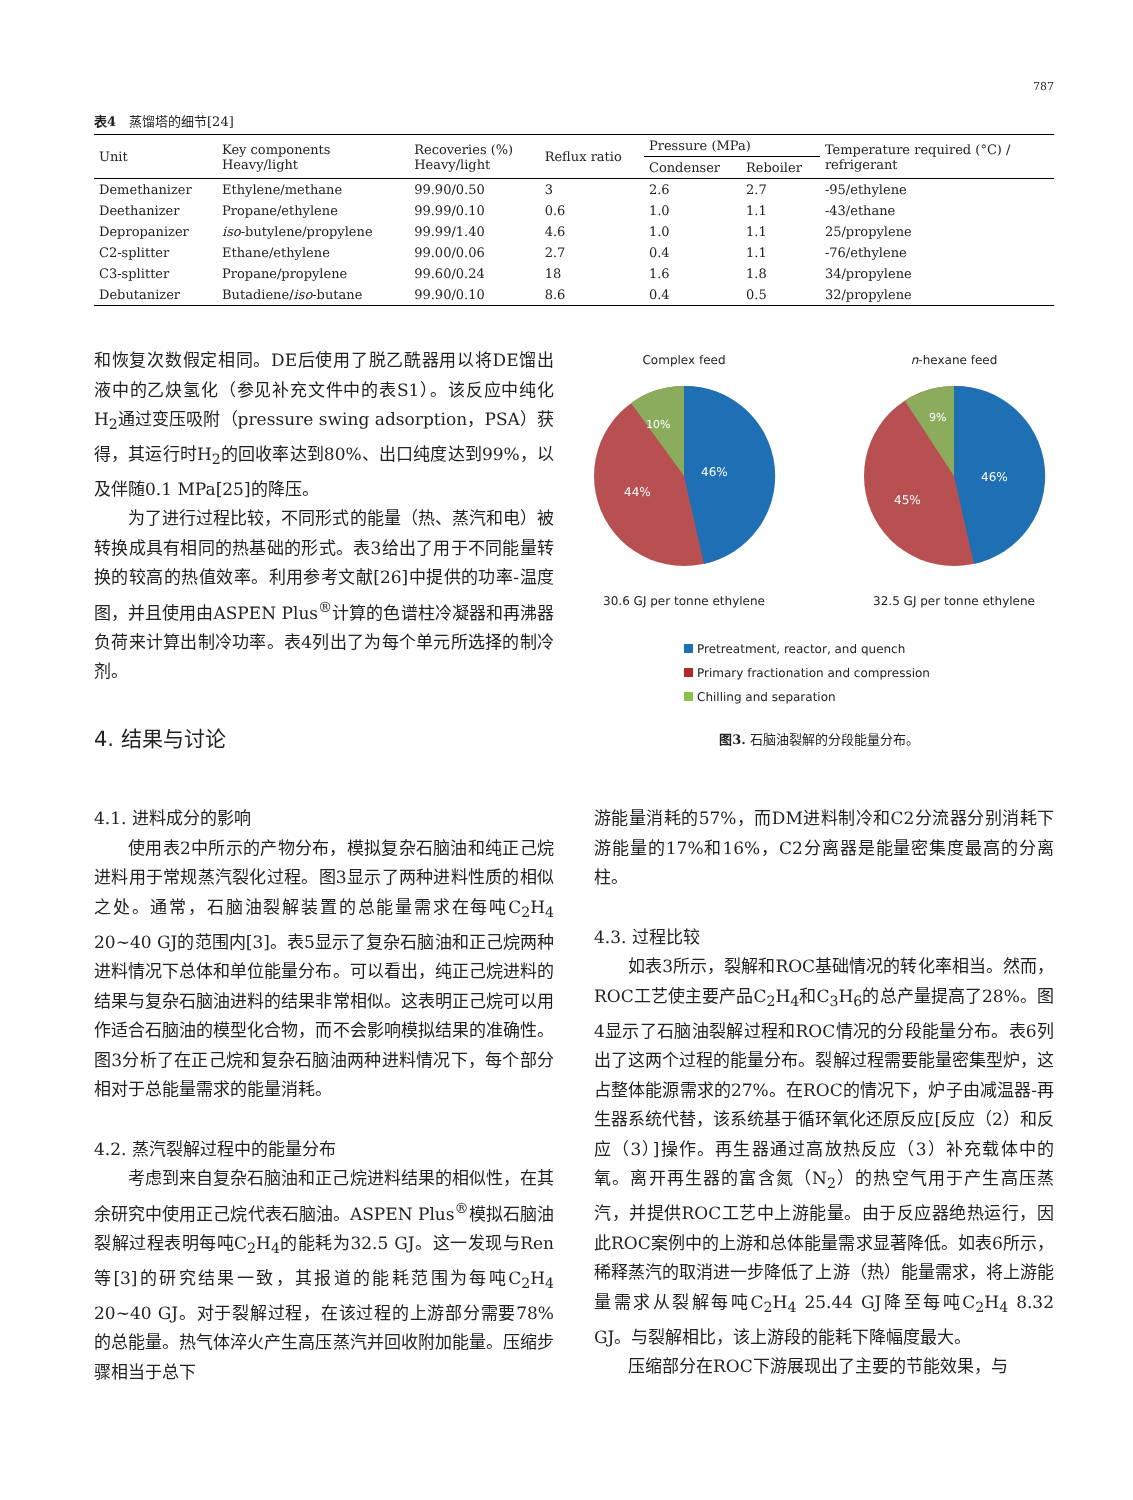787
表4　蒸馏塔的细节[24]
| Unit | Key components Heavy/light | Recoveries (%) Heavy/light | Reflux ratio | Pressure (MPa) | | Temperature required (°C) / refrigerant |
| --- | --- | --- | --- | --- | --- | --- |
| | | | | Condenser | Reboiler | |
| Demethanizer | Ethylene/methane | 99.90/0.50 | 3 | 2.6 | 2.7 | -95/ethylene |
| Deethanizer | Propane/ethylene | 99.99/0.10 | 0.6 | 1.0 | 1.1 | -43/ethane |
| Depropanizer | iso -butylene/propylene | 99.99/1.40 | 4.6 | 1.0 | 1.1 | 25/propylene |
| C2-splitter | Ethane/ethylene | 99.00/0.06 | 2.7 | 0.4 | 1.1 | -76/ethylene |
| C3-splitter | Propane/propylene | 99.60/0.24 | 18 | 1.6 | 1.8 | 34/propylene |
| Debutanizer | Butadiene/ iso -butane | 99.90/0.10 | 8.6 | 0.4 | 0.5 | 32/propylene |
和恢复次数假定相同。DE后使用了脱乙酰器用以将DE馏出液中的乙炔氢化（参见补充文件中的表S1）。该反应中纯化H<sub>2</sub>通过变压吸附（pressure swing adsorption，PSA）获得，其运行时H<sub>2</sub>的回收率达到80%、出口纯度达到99%，以及伴随0.1 MPa[25]的降压。
为了进行过程比较，不同形式的能量（热、蒸汽和电）被转换成具有相同的热基础的形式。表3给出了用于不同能量转换的较高的热值效率。利用参考文献[26]中提供的功率-温度图，并且使用由ASPEN Plus<sup>®</sup>计算的色谱柱冷凝器和再沸器负荷来计算出制冷功率。表4列出了为每个单元所选择的制冷剂。
4. 结果与讨论
Complex feed
46%
44%
10%
30.6 GJ per tonne ethylene
n-hexane feed
46%
45%
9%
32.5 GJ per tonne ethylene
Pretreatment, reactor, and quench
Primary fractionation and compression
Chilling and separation
图3. 石脑油裂解的分段能量分布。
4.1. 进料成分的影响
使用表2中所示的产物分布，模拟复杂石脑油和纯正己烷进料用于常规蒸汽裂化过程。图3显示了两种进料性质的相似之处。通常，石脑油裂解装置的总能量需求在每吨C<sub>2</sub>H<sub>4</sub> 20~40 GJ的范围内[3]。表5显示了复杂石脑油和正己烷两种进料情况下总体和单位能量分布。可以看出，纯正己烷进料的结果与复杂石脑油进料的结果非常相似。这表明正己烷可以用作适合石脑油的模型化合物，而不会影响模拟结果的准确性。图3分析了在正己烷和复杂石脑油两种进料情况下，每个部分相对于总能量需求的能量消耗。
4.2. 蒸汽裂解过程中的能量分布
考虑到来自复杂石脑油和正己烷进料结果的相似性，在其余研究中使用正己烷代表石脑油。ASPEN Plus<sup>®</sup>模拟石脑油裂解过程表明每吨C<sub>2</sub>H<sub>4</sub>的能耗为32.5 GJ。这一发现与Ren等[3]的研究结果一致，其报道的能耗范围为每吨C<sub>2</sub>H<sub>4</sub> 20~40 GJ。对于裂解过程，在该过程的上游部分需要78%的总能量。热气体淬火产生高压蒸汽并回收附加能量。压缩步骤相当于总下
游能量消耗的57%，而DM进料制冷和C2分流器分别消耗下游能量的17%和16%，C2分离器是能量密集度最高的分离柱。
4.3. 过程比较
如表3所示，裂解和ROC基础情况的转化率相当。然而，ROC工艺使主要产品C<sub>2</sub>H<sub>4</sub>和C<sub>3</sub>H<sub>6</sub>的总产量提高了28%。图4显示了石脑油裂解过程和ROC情况的分段能量分布。表6列出了这两个过程的能量分布。裂解过程需要能量密集型炉，这占整体能源需求的27%。在ROC的情况下，炉子由减温器-再生器系统代替，该系统基于循环氧化还原反应[反应（2）和反应（3）]操作。再生器通过高放热反应（3）补充载体中的氧。离开再生器的富含氮（N<sub>2</sub>）的热空气用于产生高压蒸汽，并提供ROC工艺中上游能量。由于反应器绝热运行，因此ROC案例中的上游和总体能量需求显著降低。如表6所示，稀释蒸汽的取消进一步降低了上游（热）能量需求，将上游能量需求从裂解每吨C<sub>2</sub>H<sub>4</sub> 25.44 GJ降至每吨C<sub>2</sub>H<sub>4</sub> 8.32 GJ。与裂解相比，该上游段的能耗下降幅度最大。
压缩部分在ROC下游展现出了主要的节能效果，与